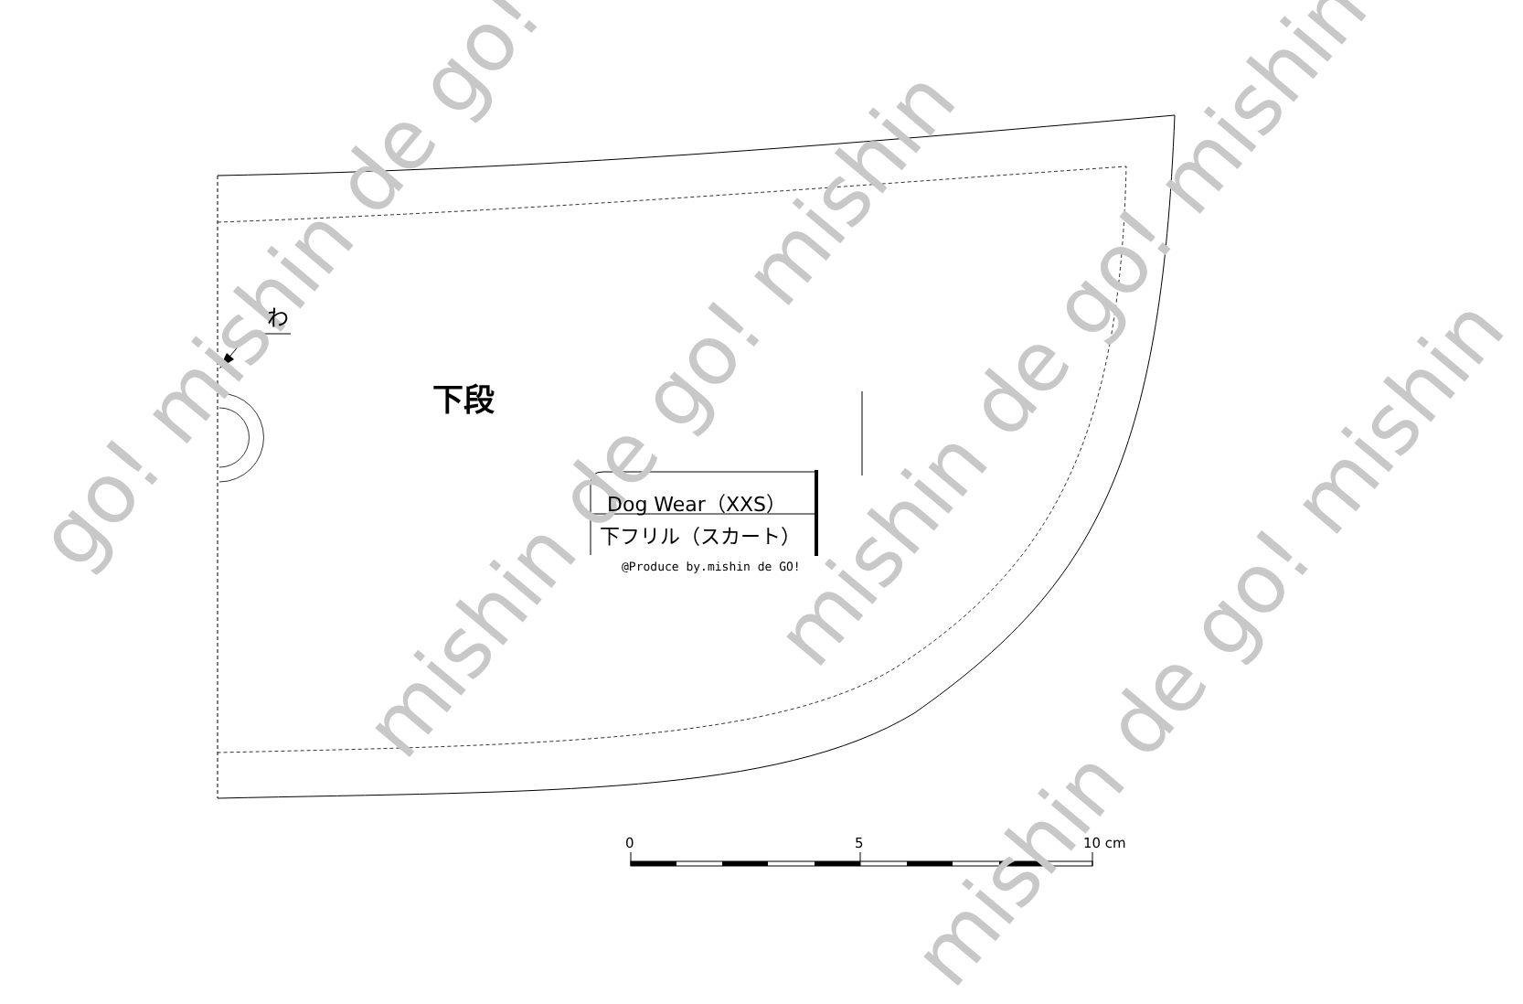go! mishin de go!
mishin de go! mishin
mishin de go! mishin
mishin de go! mishin
わ
下段
Dog Wear（XXS）
下フリル（スカート）
@Produce by.mishin de GO!
0 5 10 cm